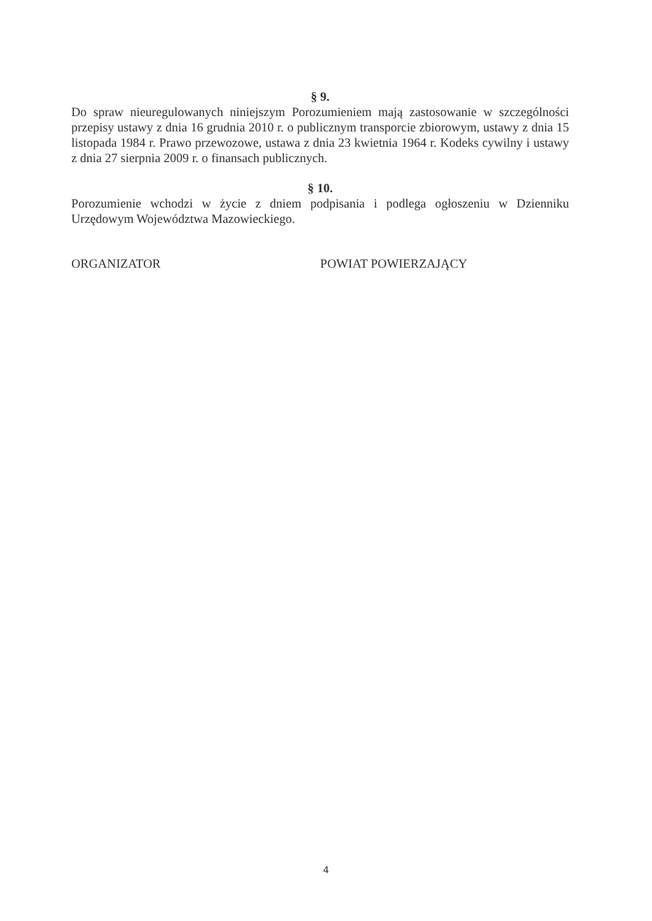§ 9.
Do spraw nieuregulowanych niniejszym Porozumieniem mają zastosowanie w szczególności przepisy ustawy z dnia 16 grudnia 2010 r. o publicznym transporcie zbiorowym, ustawy z dnia 15 listopada 1984 r. Prawo przewozowe, ustawa z dnia 23 kwietnia 1964 r. Kodeks cywilny i ustawy z dnia 27 sierpnia 2009 r. o finansach publicznych.
§ 10.
Porozumienie wchodzi w życie z dniem podpisania i podlega ogłoszeniu w Dzienniku Urzędowym Województwa Mazowieckiego.
ORGANIZATOR POWIAT POWIERZAJĄCY
4